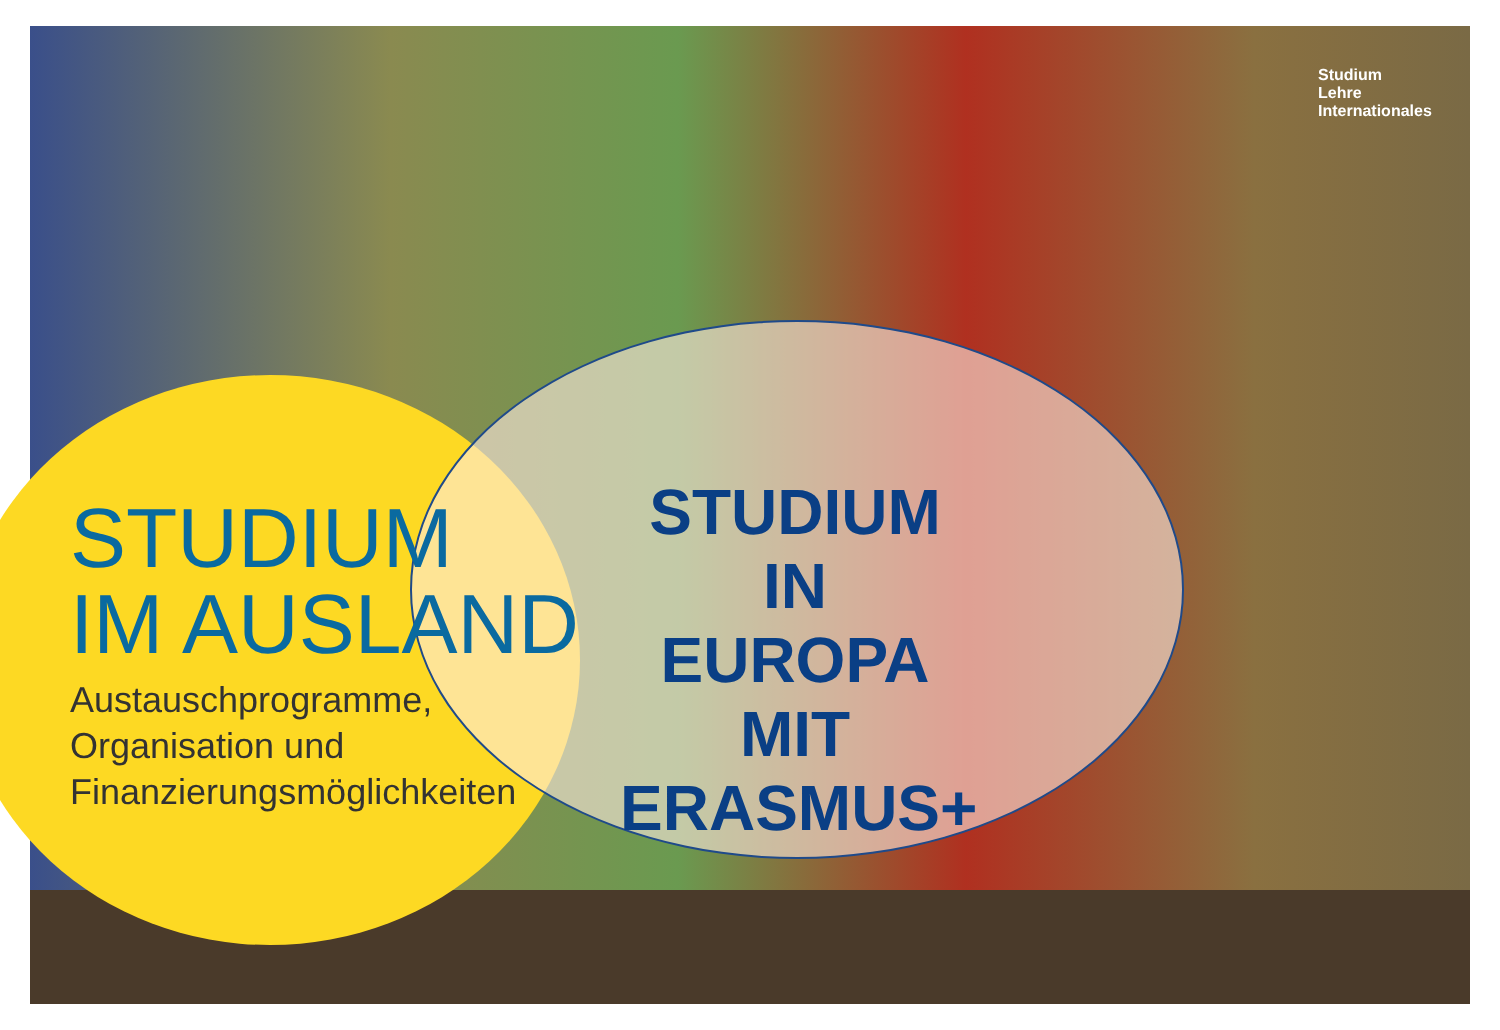Studium
Lehre
Internationales
STUDIUM
IM AUSLAND
Austauschprogramme,
Organisation und
Finanzierungsmöglichkeiten
STUDIUM IN EUROPA MIT ERASMUS+